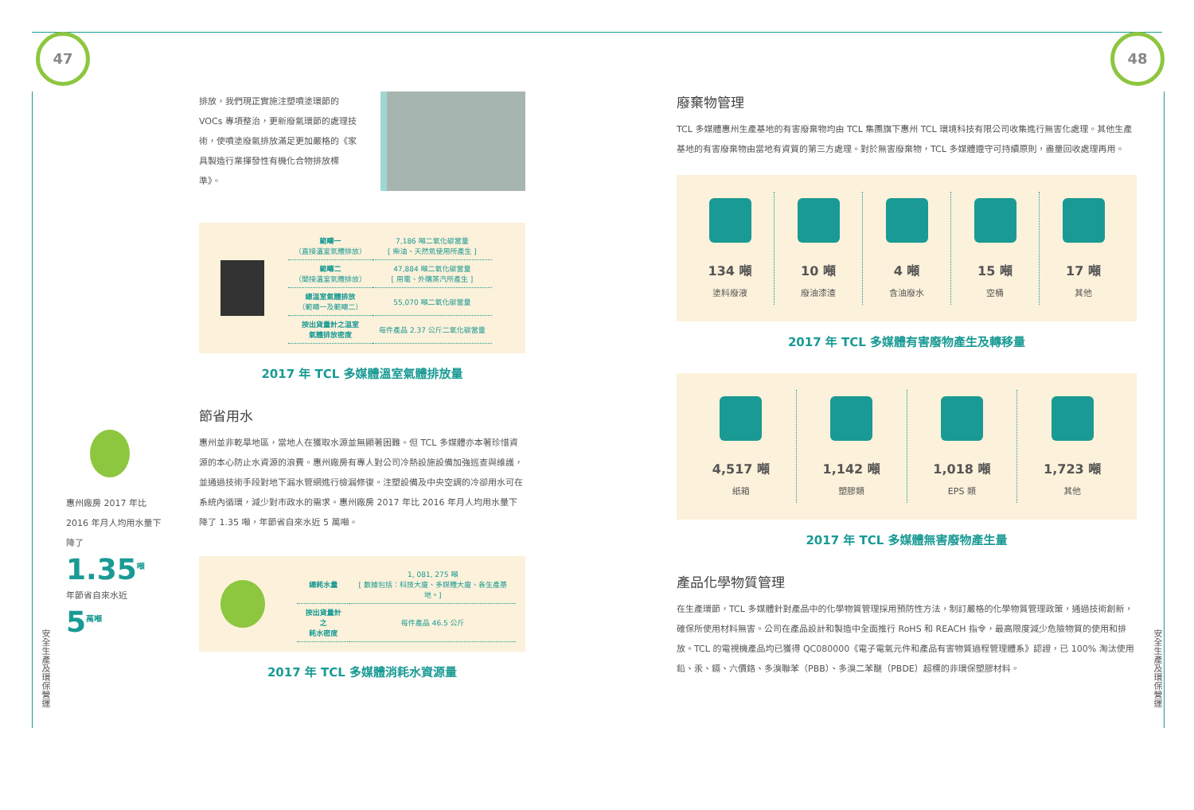47 48
排放，我們現正實施注塑噴塗環節的VOCs 專項整治，更新廢氣環節的處理技術，使噴塗廢氣排放滿足更加嚴格的《家具製造行業揮發性有機化合物排放標準》。
| 範疇一 （直接溫室氣體排放） | 7,186 噸二氧化碳當量 [ 柴油、天然氣使用所產生 ] |
| 範疇二 （間接溫室氣體排放） | 47,884 噸二氧化碳當量 [ 用電、外購蒸汽所產生 ] |
| 總溫室氣體排放 （範疇一及範疇二） | 55,070 噸二氧化碳當量 |
| 按出貨量計之溫室 氣體排放密度 | 每件產品 2.37 公斤二氧化碳當量 |
2017 年 TCL 多媒體溫室氣體排放量
節省用水
惠州並非乾旱地區，當地人在獲取水源並無顯著困難。但 TCL 多媒體亦本著珍惜資源的本心防止水資源的浪費。惠州廠房有專人對公司冷熱設施設備加強巡查與維護，並通過技術手段對地下漏水管網進行檢漏修復。注塑設備及中央空調的冷卻用水可在系統內循環，減少對市政水的需求。惠州廠房 2017 年比 2016 年月人均用水量下降了 1.35 噸，年節省自來水近 5 萬噸。
| 總耗水量 | 1, 081, 275 噸 [ 數據包括：科技大廈、多媒體大廈、各生產基地。] |
| 按出貨量計之 耗水密度 | 每件產品 46.5 公斤 |
2017 年 TCL 多媒體消耗水資源量
惠州廠房 2017 年比 2016 年月人均用水量下降了
1.35<sup>噸</sup>
年節省自來水近
5<sup>萬噸</sup>
安全生產及環保營運
安全生產及環保營運
廢棄物管理
TCL 多媒體惠州生產基地的有害廢棄物均由 TCL 集團旗下惠州 TCL 環境科技有限公司收集進行無害化處理。其他生產基地的有害廢棄物由當地有資質的第三方處理。對於無害廢棄物，TCL 多媒體遵守可持續原則，盡量回收處理再用。
134 噸
塗料廢液
10 噸
廢油漆渣
4 噸
含油廢水
15 噸
空桶
17 噸
其他
2017 年 TCL 多媒體有害廢物產生及轉移量
4,517 噸
紙箱
1,142 噸
塑膠類
1,018 噸
EPS 類
1,723 噸
其他
2017 年 TCL 多媒體無害廢物產生量
產品化學物質管理
在生產環節，TCL 多媒體針對產品中的化學物質管理採用預防性方法，制訂嚴格的化學物質管理政策，通過技術創新，確保所使用材料無害。公司在產品設計和製造中全面推行 RoHS 和 REACH 指令，最高限度減少危險物質的使用和排放。TCL 的電視機產品均已獲得 QC080000《電子電氣元件和產品有害物質過程管理體系》認證，已 100% 淘汰使用鉛、汞、鎘、六價鉻、多溴聯苯（PBB）、多溴二苯醚（PBDE）超標的非環保塑膠材料。